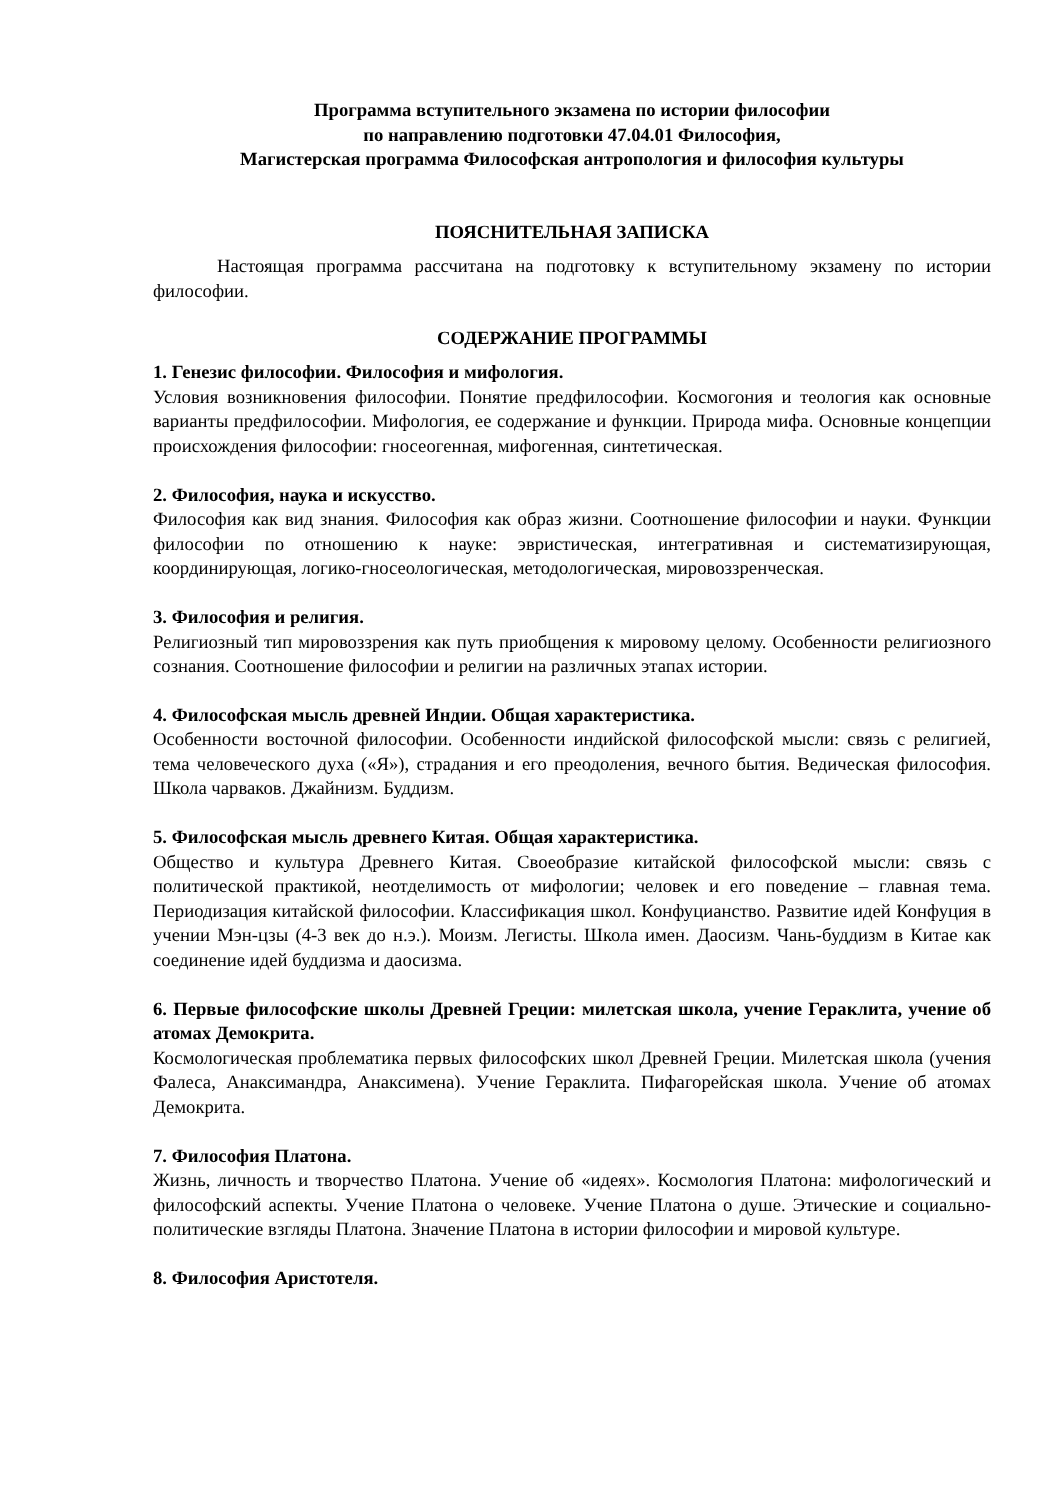Программа вступительного экзамена по истории философии
по направлению подготовки 47.04.01 Философия,
Магистерская программа Философская антропология и философия культуры
ПОЯСНИТЕЛЬНАЯ ЗАПИСКА
Настоящая программа рассчитана на подготовку к вступительному экзамену по истории философии.
СОДЕРЖАНИЕ ПРОГРАММЫ
1. Генезис философии. Философия и мифология.
Условия возникновения философии. Понятие предфилософии. Космогония и теология как основные варианты предфилософии. Мифология, ее содержание и функции. Природа мифа. Основные концепции происхождения философии: гносеогенная, мифогенная, синтетическая.
2. Философия, наука и искусство.
Философия как вид знания. Философия как образ жизни. Соотношение философии и науки. Функции философии по отношению к науке: эвристическая, интегративная и систематизирующая, координирующая, логико-гносеологическая, методологическая, мировоззренческая.
3. Философия и религия.
Религиозный тип мировоззрения как путь приобщения к мировому целому. Особенности религиозного сознания. Соотношение философии и религии на различных этапах истории.
4. Философская мысль древней Индии. Общая характеристика.
Особенности восточной философии. Особенности индийской философской мысли: связь с религией, тема человеческого духа («Я»), страдания и его преодоления, вечного бытия. Ведическая философия. Школа чарваков. Джайнизм. Буддизм.
5. Философская мысль древнего Китая. Общая характеристика.
Общество и культура Древнего Китая. Своеобразие китайской философской мысли: связь с политической практикой, неотделимость от мифологии; человек и его поведение – главная тема. Периодизация китайской философии. Классификация школ. Конфуцианство. Развитие идей Конфуция в учении Мэн-цзы (4-3 век до н.э.). Моизм. Легисты. Школа имен. Даосизм. Чань-буддизм в Китае как соединение идей буддизма и даосизма.
6. Первые философские школы Древней Греции: милетская школа, учение Гераклита, учение об атомах Демокрита.
Космологическая проблематика первых философских школ Древней Греции. Милетская школа (учения Фалеса, Анаксимандра, Анаксимена). Учение Гераклита. Пифагорейская школа. Учение об атомах Демокрита.
7. Философия Платона.
Жизнь, личность и творчество Платона. Учение об «идеях». Космология Платона: мифологический и философский аспекты. Учение Платона о человеке. Учение Платона о душе. Этические и социально-политические взгляды Платона. Значение Платона в истории философии и мировой культуре.
8. Философия Аристотеля.